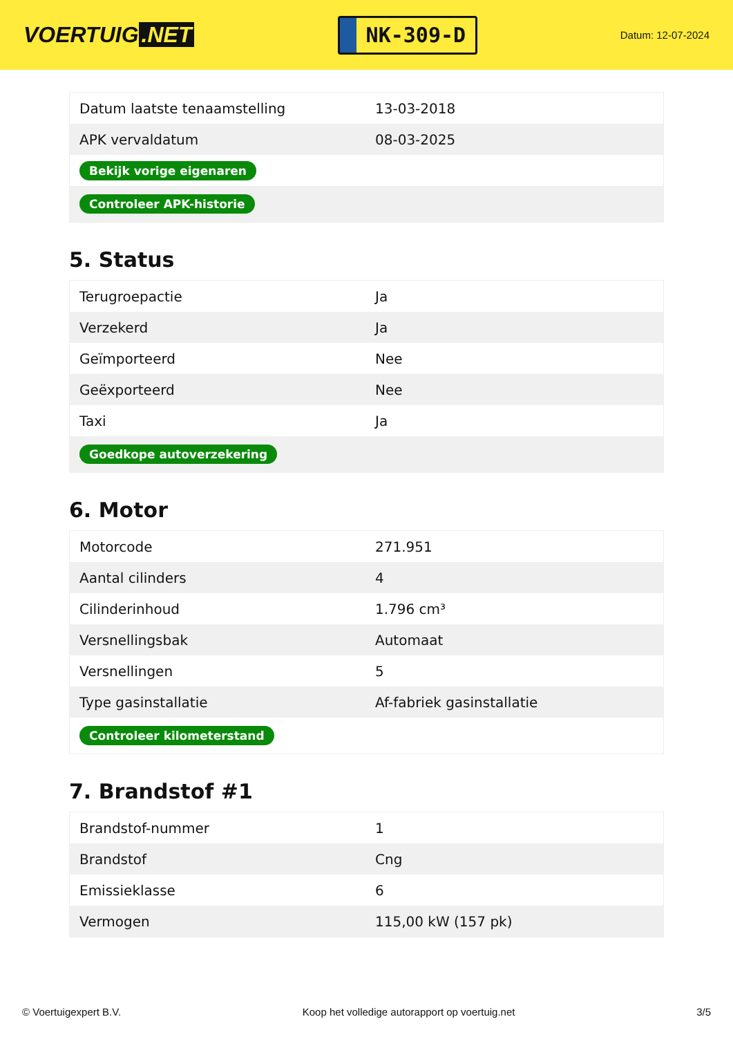VOERTUIG.NET
NK-309-D
Datum: 12-07-2024
| Datum laatste tenaamstelling | 13-03-2018 |
| APK vervaldatum | 08-03-2025 |
| Bekijk vorige eigenaren | |
| Controleer APK-historie | |
5. Status
| Terugroepactie | Ja |
| Verzekerd | Ja |
| Geïmporteerd | Nee |
| Geëxporteerd | Nee |
| Taxi | Ja |
| Goedkope autoverzekering | |
6. Motor
| Motorcode | 271.951 |
| Aantal cilinders | 4 |
| Cilinderinhoud | 1.796 cm³ |
| Versnellingsbak | Automaat |
| Versnellingen | 5 |
| Type gasinstallatie | Af-fabriek gasinstallatie |
| Controleer kilometerstand | |
7. Brandstof #1
| Brandstof-nummer | 1 |
| Brandstof | Cng |
| Emissieklasse | 6 |
| Vermogen | 115,00 kW (157 pk) |
© Voertuigexpert B.V. Koop het volledige autorapport op voertuig.net 3/5